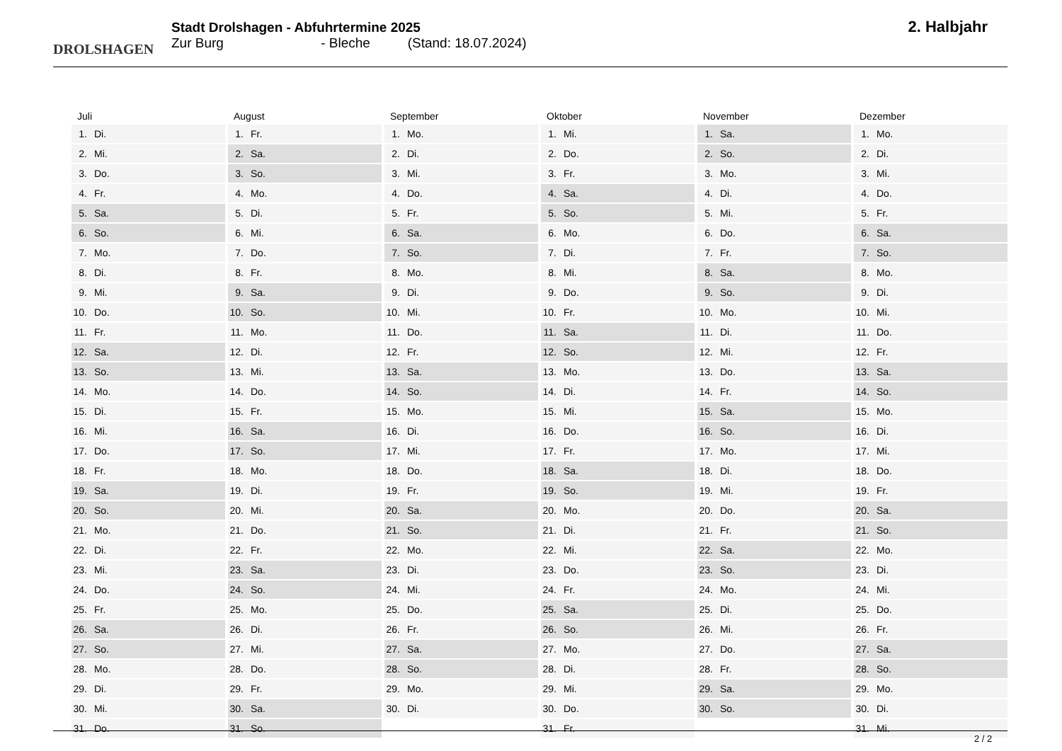DROLSHAGEN
Stadt Drolshagen - Abfuhrtermine 2025
Zur Burg - Bleche (Stand: 18.07.2024)
2. Halbjahr
| Juli | |
| --- | --- |
| 1. | Di. |
| 2. | Mi. |
| 3. | Do. |
| 4. | Fr. |
| 5. | Sa. |
| 6. | So. |
| 7. | Mo. |
| 8. | Di. |
| 9. | Mi. |
| 10. | Do. |
| 11. | Fr. |
| 12. | Sa. |
| 13. | So. |
| 14. | Mo. |
| 15. | Di. |
| 16. | Mi. |
| 17. | Do. |
| 18. | Fr. |
| 19. | Sa. |
| 20. | So. |
| 21. | Mo. |
| 22. | Di. |
| 23. | Mi. |
| 24. | Do. |
| 25. | Fr. |
| 26. | Sa. |
| 27. | So. |
| 28. | Mo. |
| 29. | Di. |
| 30. | Mi. |
| 31. | Do. |
| August | |
| --- | --- |
| 1. | Fr. |
| 2. | Sa. |
| 3. | So. |
| 4. | Mo. |
| 5. | Di. |
| 6. | Mi. |
| 7. | Do. |
| 8. | Fr. |
| 9. | Sa. |
| 10. | So. |
| 11. | Mo. |
| 12. | Di. |
| 13. | Mi. |
| 14. | Do. |
| 15. | Fr. |
| 16. | Sa. |
| 17. | So. |
| 18. | Mo. |
| 19. | Di. |
| 20. | Mi. |
| 21. | Do. |
| 22. | Fr. |
| 23. | Sa. |
| 24. | So. |
| 25. | Mo. |
| 26. | Di. |
| 27. | Mi. |
| 28. | Do. |
| 29. | Fr. |
| 30. | Sa. |
| 31. | So. |
| September | |
| --- | --- |
| 1. | Mo. |
| 2. | Di. |
| 3. | Mi. |
| 4. | Do. |
| 5. | Fr. |
| 6. | Sa. |
| 7. | So. |
| 8. | Mo. |
| 9. | Di. |
| 10. | Mi. |
| 11. | Do. |
| 12. | Fr. |
| 13. | Sa. |
| 14. | So. |
| 15. | Mo. |
| 16. | Di. |
| 17. | Mi. |
| 18. | Do. |
| 19. | Fr. |
| 20. | Sa. |
| 21. | So. |
| 22. | Mo. |
| 23. | Di. |
| 24. | Mi. |
| 25. | Do. |
| 26. | Fr. |
| 27. | Sa. |
| 28. | So. |
| 29. | Mo. |
| 30. | Di. |
| Oktober | |
| --- | --- |
| 1. | Mi. |
| 2. | Do. |
| 3. | Fr. |
| 4. | Sa. |
| 5. | So. |
| 6. | Mo. |
| 7. | Di. |
| 8. | Mi. |
| 9. | Do. |
| 10. | Fr. |
| 11. | Sa. |
| 12. | So. |
| 13. | Mo. |
| 14. | Di. |
| 15. | Mi. |
| 16. | Do. |
| 17. | Fr. |
| 18. | Sa. |
| 19. | So. |
| 20. | Mo. |
| 21. | Di. |
| 22. | Mi. |
| 23. | Do. |
| 24. | Fr. |
| 25. | Sa. |
| 26. | So. |
| 27. | Mo. |
| 28. | Di. |
| 29. | Mi. |
| 30. | Do. |
| 31. | Fr. |
| November | |
| --- | --- |
| 1. | Sa. |
| 2. | So. |
| 3. | Mo. |
| 4. | Di. |
| 5. | Mi. |
| 6. | Do. |
| 7. | Fr. |
| 8. | Sa. |
| 9. | So. |
| 10. | Mo. |
| 11. | Di. |
| 12. | Mi. |
| 13. | Do. |
| 14. | Fr. |
| 15. | Sa. |
| 16. | So. |
| 17. | Mo. |
| 18. | Di. |
| 19. | Mi. |
| 20. | Do. |
| 21. | Fr. |
| 22. | Sa. |
| 23. | So. |
| 24. | Mo. |
| 25. | Di. |
| 26. | Mi. |
| 27. | Do. |
| 28. | Fr. |
| 29. | Sa. |
| 30. | So. |
| Dezember | |
| --- | --- |
| 1. | Mo. |
| 2. | Di. |
| 3. | Mi. |
| 4. | Do. |
| 5. | Fr. |
| 6. | Sa. |
| 7. | So. |
| 8. | Mo. |
| 9. | Di. |
| 10. | Mi. |
| 11. | Do. |
| 12. | Fr. |
| 13. | Sa. |
| 14. | So. |
| 15. | Mo. |
| 16. | Di. |
| 17. | Mi. |
| 18. | Do. |
| 19. | Fr. |
| 20. | Sa. |
| 21. | So. |
| 22. | Mo. |
| 23. | Di. |
| 24. | Mi. |
| 25. | Do. |
| 26. | Fr. |
| 27. | Sa. |
| 28. | So. |
| 29. | Mo. |
| 30. | Di. |
| 31. | Mi. |
2 / 2